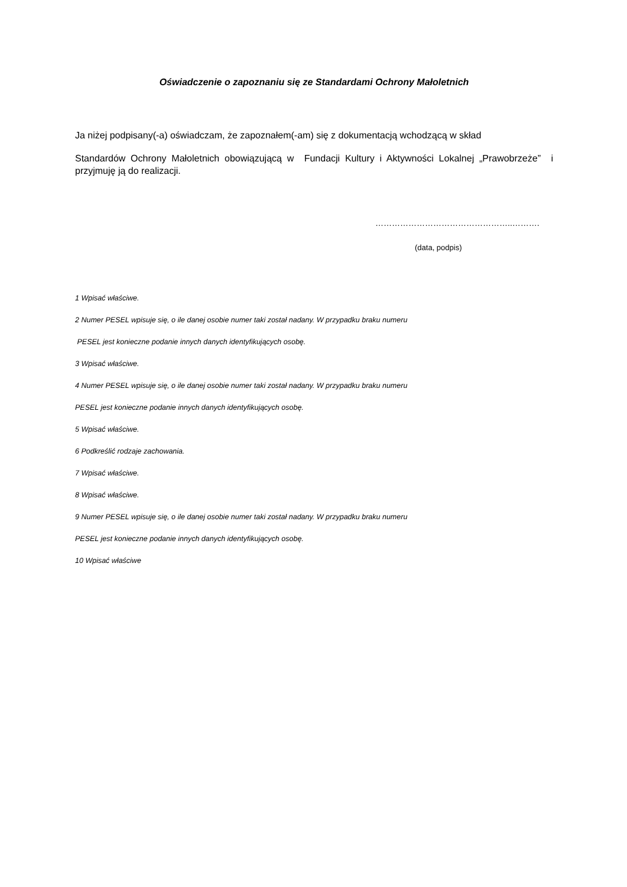Oświadczenie o zapoznaniu się ze Standardami Ochrony Małoletnich
Ja niżej podpisany(-a) oświadczam, że zapoznałem(-am) się z dokumentacją wchodzącą w skład
Standardów Ochrony Małoletnich obowiązującą w Fundacji Kultury i Aktywności Lokalnej „Prawobrzeże” i przyjmuję ją do realizacji.
…………………………………………..……….
(data, podpis)
1 Wpisać właściwe.
2 Numer PESEL wpisuje się, o ile danej osobie numer taki został nadany. W przypadku braku numeru
PESEL jest konieczne podanie innych danych identyfikujących osobę.
3 Wpisać właściwe.
4 Numer PESEL wpisuje się, o ile danej osobie numer taki został nadany. W przypadku braku numeru
PESEL jest konieczne podanie innych danych identyfikujących osobę.
5 Wpisać właściwe.
6 Podkreślić rodzaje zachowania.
7 Wpisać właściwe.
8 Wpisać właściwe.
9 Numer PESEL wpisuje się, o ile danej osobie numer taki został nadany. W przypadku braku numeru
PESEL jest konieczne podanie innych danych identyfikujących osobę.
10 Wpisać właściwe